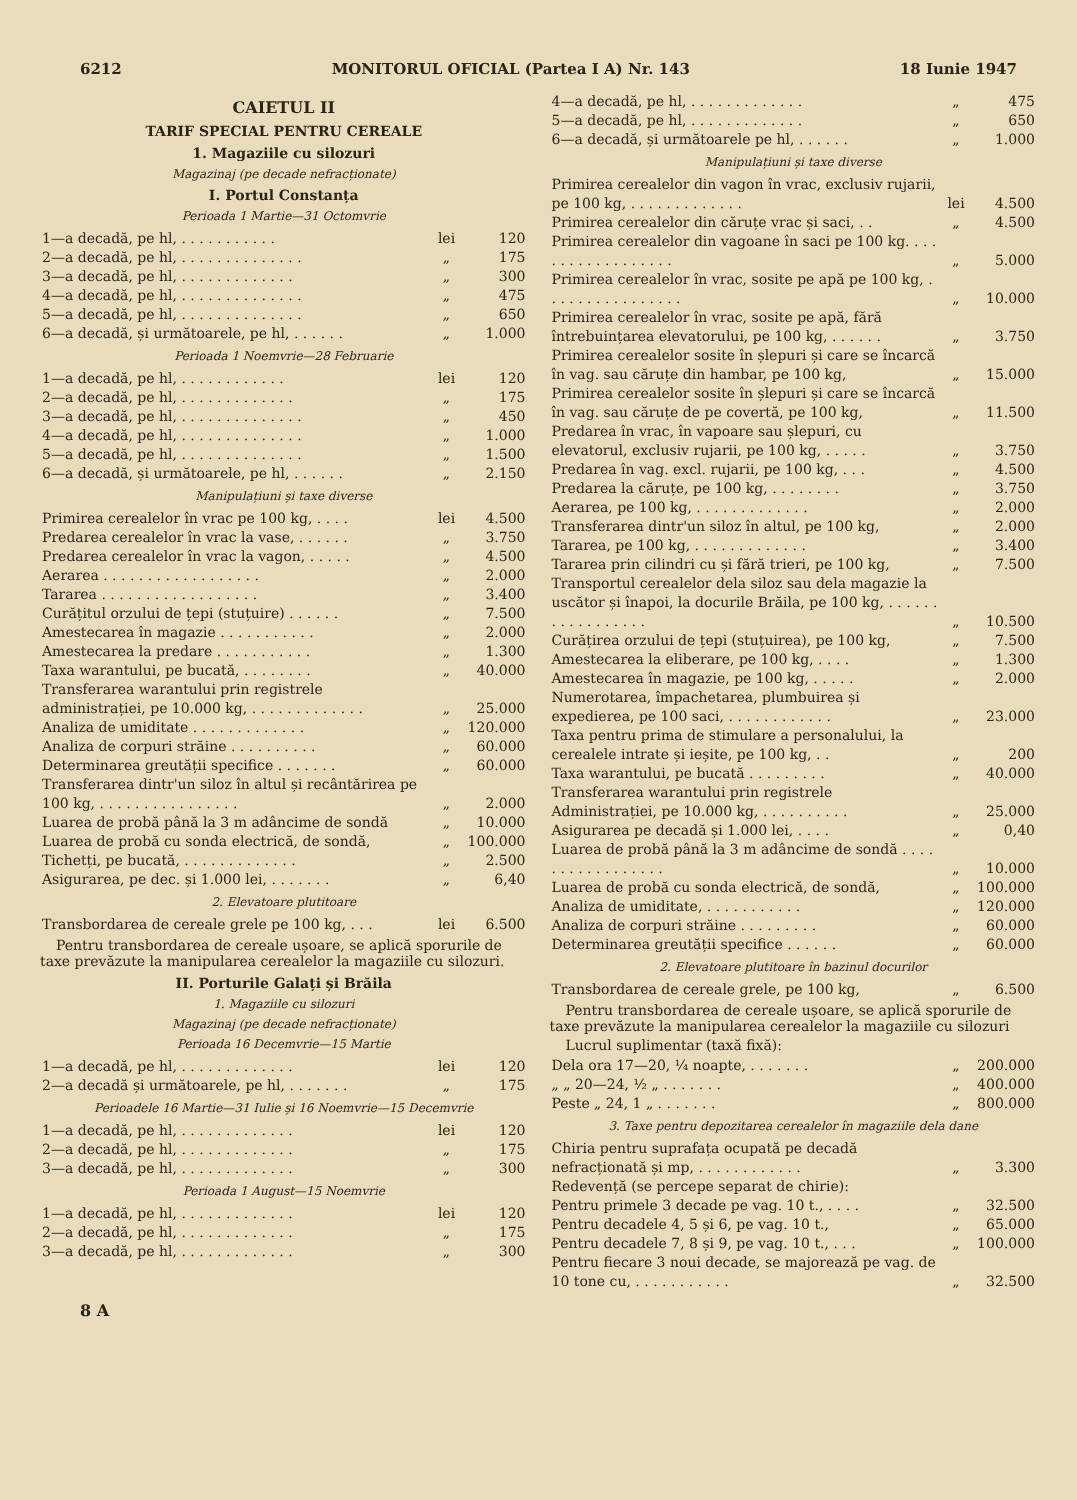6212 MONITORUL OFICIAL (Partea I A) Nr. 143 18 Iunie 1947
CAIETUL II
TARIF SPECIAL PENTRU CEREALE
1. Magaziile cu silozuri
Magazinaj (pe decade nefracționate)
I. Portul Constanța
Perioada 1 Martie—31 Octomvrie
| 1—a decadă, pe hl, . . . . . . . . . . . | lei | 120 |
| 2—a decadă, pe hl, . . . . . . . . . . . . . . | „ | 175 |
| 3—a decadă, pe hl, . . . . . . . . . . . . . | „ | 300 |
| 4—a decadă, pe hl, . . . . . . . . . . . . . . | „ | 475 |
| 5—a decadă, pe hl, . . . . . . . . . . . . . . | „ | 650 |
| 6—a decadă, și următoarele, pe hl, . . . . . . | „ | 1.000 |
Perioada 1 Noemvrie—28 Februarie
| 1—a decadă, pe hl, . . . . . . . . . . . . | lei | 120 |
| 2—a decadă, pe hl, . . . . . . . . . . . . . | „ | 175 |
| 3—a decadă, pe hl, . . . . . . . . . . . . . . | „ | 450 |
| 4—a decadă, pe hl, . . . . . . . . . . . . . . | „ | 1.000 |
| 5—a decadă, pe hl, . . . . . . . . . . . . . . | „ | 1.500 |
| 6—a decadă, și următoarele, pe hl, . . . . . . | „ | 2.150 |
Manipulațiuni și taxe diverse
| Primirea cerealelor în vrac pe 100 kg, . . . . | lei | 4.500 |
| Predarea cerealelor în vrac la vase, . . . . . . | „ | 3.750 |
| Predarea cerealelor în vrac la vagon, . . . . . | „ | 4.500 |
| Aerarea . . . . . . . . . . . . . . . . . . | „ | 2.000 |
| Tararea . . . . . . . . . . . . . . . . . . | „ | 3.400 |
| Curățitul orzului de țepi (stuțuire) . . . . . . | „ | 7.500 |
| Amestecarea în magazie . . . . . . . . . . . | „ | 2.000 |
| Amestecarea la predare . . . . . . . . . . . | „ | 1.300 |
| Taxa warantului, pe bucată, . . . . . . . . | „ | 40.000 |
| Transferarea warantului prin registrele administrației, pe 10.000 kg, . . . . . . . . . . . . . | „ | 25.000 |
| Analiza de umiditate . . . . . . . . . . . . . | „ | 120.000 |
| Analiza de corpuri străine . . . . . . . . . . | „ | 60.000 |
| Determinarea greutății specifice . . . . . . . | „ | 60.000 |
| Transferarea dintr'un siloz în altul și recântărirea pe 100 kg, . . . . . . . . . . . . . . . . | „ | 2.000 |
| Luarea de probă până la 3 m adâncime de sondă | „ | 10.000 |
| Luarea de probă cu sonda electrică, de sondă, | „ | 100.000 |
| Tichetți, pe bucată, . . . . . . . . . . . . . | „ | 2.500 |
| Asigurarea, pe dec. și 1.000 lei, . . . . . . . | „ | 6,40 |
2. Elevatoare plutitoare
| Transbordarea de cereale grele pe 100 kg, . . . | lei | 6.500 |
Pentru transbordarea de cereale ușoare, se aplică sporurile de taxe prevăzute la manipularea cerealelor la magaziile cu silozuri.
II. Porturile Galați și Brăila
1. Magaziile cu silozuri
Magazinaj (pe decade nefracționate)
Perioada 16 Decemvrie—15 Martie
| 1—a decadă, pe hl, . . . . . . . . . . . . . | lei | 120 |
| 2—a decadă și următoarele, pe hl, . . . . . . . | „ | 175 |
Perioadele 16 Martie—31 Iulie și 16 Noemvrie—15 Decemvrie
| 1—a decadă, pe hl, . . . . . . . . . . . . . | lei | 120 |
| 2—a decadă, pe hl, . . . . . . . . . . . . . | „ | 175 |
| 3—a decadă, pe hl, . . . . . . . . . . . . . | „ | 300 |
Perioada 1 August—15 Noemvrie
| 1—a decadă, pe hl, . . . . . . . . . . . . . | lei | 120 |
| 2—a decadă, pe hl, . . . . . . . . . . . . . | „ | 175 |
| 3—a decadă, pe hl, . . . . . . . . . . . . . | „ | 300 |
| 4—a decadă, pe hl, . . . . . . . . . . . . . | „ | 475 |
| 5—a decadă, pe hl, . . . . . . . . . . . . . | „ | 650 |
| 6—a decadă, și următoarele pe hl, . . . . . . | „ | 1.000 |
Manipulațiuni și taxe diverse
| Primirea cerealelor din vagon în vrac, exclusiv rujarii, pe 100 kg, . . . . . . . . . . . . . | lei | 4.500 |
| Primirea cerealelor din căruțe vrac și saci, . . | „ | 4.500 |
| Primirea cerealelor din vagoane în saci pe 100 kg. . . . . . . . . . . . . . . . . . | „ | 5.000 |
| Primirea cerealelor în vrac, sosite pe apă pe 100 kg, . . . . . . . . . . . . . . . . | „ | 10.000 |
| Primirea cerealelor în vrac, sosite pe apă, fără întrebuințarea elevatorului, pe 100 kg, . . . . . . | „ | 3.750 |
| Primirea cerealelor sosite în șlepuri și care se încarcă în vag. sau căruțe din hambar, pe 100 kg, | „ | 15.000 |
| Primirea cerealelor sosite în șlepuri și care se încarcă în vag. sau căruțe de pe covertă, pe 100 kg, | „ | 11.500 |
| Predarea în vrac, în vapoare sau șlepuri, cu elevatorul, exclusiv rujarii, pe 100 kg, . . . . . | „ | 3.750 |
| Predarea în vag. excl. rujarii, pe 100 kg, . . . | „ | 4.500 |
| Predarea la căruțe, pe 100 kg, . . . . . . . . | „ | 3.750 |
| Aerarea, pe 100 kg, . . . . . . . . . . . . . | „ | 2.000 |
| Transferarea dintr'un siloz în altul, pe 100 kg, | „ | 2.000 |
| Tararea, pe 100 kg, . . . . . . . . . . . . . | „ | 3.400 |
| Tararea prin cilindri cu și fără trieri, pe 100 kg, | „ | 7.500 |
| Transportul cerealelor dela siloz sau dela magazie la uscător și înapoi, la docurile Brăila, pe 100 kg, . . . . . . . . . . . . . . . . . | „ | 10.500 |
| Curățirea orzului de țepi (stuțuirea), pe 100 kg, | „ | 7.500 |
| Amestecarea la eliberare, pe 100 kg, . . . . | „ | 1.300 |
| Amestecarea în magazie, pe 100 kg, . . . . . | „ | 2.000 |
| Numerotarea, împachetarea, plumbuirea și expedierea, pe 100 saci, . . . . . . . . . . . . | „ | 23.000 |
| Taxa pentru prima de stimulare a personalului, la cerealele intrate și ieșite, pe 100 kg, . . | „ | 200 |
| Taxa warantului, pe bucată . . . . . . . . . | „ | 40.000 |
| Transferarea warantului prin registrele Administrației, pe 10.000 kg, . . . . . . . . . . | „ | 25.000 |
| Asigurarea pe decadă și 1.000 lei, . . . . | „ | 0,40 |
| Luarea de probă până la 3 m adâncime de sondă . . . . . . . . . . . . . . . . . | „ | 10.000 |
| Luarea de probă cu sonda electrică, de sondă, | „ | 100.000 |
| Analiza de umiditate, . . . . . . . . . . . | „ | 120.000 |
| Analiza de corpuri străine . . . . . . . . . | „ | 60.000 |
| Determinarea greutății specifice . . . . . . | „ | 60.000 |
2. Elevatoare plutitoare în bazinul docurilor
| Transbordarea de cereale grele, pe 100 kg, | „ | 6.500 |
Pentru transbordarea de cereale ușoare, se aplică sporurile de taxe prevăzute la manipularea cerealelor la magaziile cu silozuri
Lucrul suplimentar (taxă fixă):
| Dela ora 17—20, ¼ noapte, . . . . . . . | „ | 200.000 |
| „ „ 20—24, ½ „ . . . . . . . | „ | 400.000 |
| Peste „ 24, 1 „ . . . . . . . | „ | 800.000 |
3. Taxe pentru depozitarea cerealelor în magaziile dela dane
| Chiria pentru suprafața ocupată pe decadă nefracționată și mp, . . . . . . . . . . . . | „ | 3.300 |
| Redevență (se percepe separat de chirie): | | |
| Pentru primele 3 decade pe vag. 10 t., . . . . | „ | 32.500 |
| Pentru decadele 4, 5 și 6, pe vag. 10 t., | „ | 65.000 |
| Pentru decadele 7, 8 și 9, pe vag. 10 t., . . . | „ | 100.000 |
| Pentru fiecare 3 noui decade, se majorează pe vag. de 10 tone cu, . . . . . . . . . . . | „ | 32.500 |
8 A